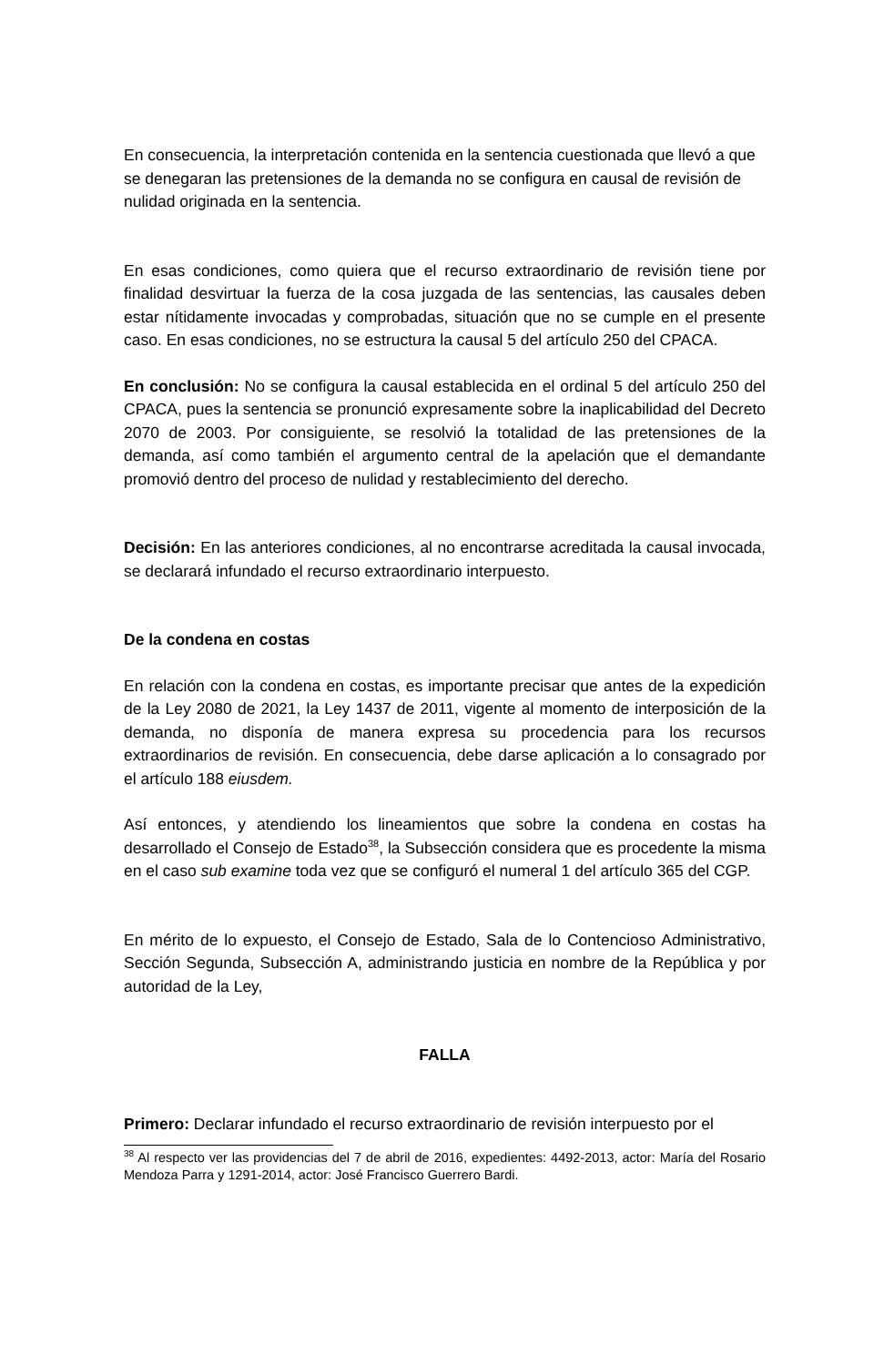En consecuencia, la interpretación contenida en la sentencia cuestionada que llevó a que se denegaran las pretensiones de la demanda no se configura en causal de revisión de nulidad originada en la sentencia.
En esas condiciones, como quiera que el recurso extraordinario de revisión tiene por finalidad desvirtuar la fuerza de la cosa juzgada de las sentencias, las causales deben estar nítidamente invocadas y comprobadas, situación que no se cumple en el presente caso. En esas condiciones, no se estructura la causal 5 del artículo 250 del CPACA.
En conclusión: No se configura la causal establecida en el ordinal 5 del artículo 250 del CPACA, pues la sentencia se pronunció expresamente sobre la inaplicabilidad del Decreto 2070 de 2003. Por consiguiente, se resolvió la totalidad de las pretensiones de la demanda, así como también el argumento central de la apelación que el demandante promovió dentro del proceso de nulidad y restablecimiento del derecho.
Decisión: En las anteriores condiciones, al no encontrarse acreditada la causal invocada, se declarará infundado el recurso extraordinario interpuesto.
De la condena en costas
En relación con la condena en costas, es importante precisar que antes de la expedición de la Ley 2080 de 2021, la Ley 1437 de 2011, vigente al momento de interposición de la demanda, no disponía de manera expresa su procedencia para los recursos extraordinarios de revisión. En consecuencia, debe darse aplicación a lo consagrado por el artículo 188 eiusdem.
Así entonces, y atendiendo los lineamientos que sobre la condena en costas ha desarrollado el Consejo de Estado<sup>38</sup>, la Subsección considera que es procedente la misma en el caso sub examine toda vez que se configuró el numeral 1 del artículo 365 del CGP.
En mérito de lo expuesto, el Consejo de Estado, Sala de lo Contencioso Administrativo, Sección Segunda, Subsección A, administrando justicia en nombre de la República y por autoridad de la Ley,
FALLA
Primero: Declarar infundado el recurso extraordinario de revisión interpuesto por el
<sup>38</sup> Al respecto ver las providencias del 7 de abril de 2016, expedientes: 4492-2013, actor: María del Rosario Mendoza Parra y 1291-2014, actor: José Francisco Guerrero Bardi.